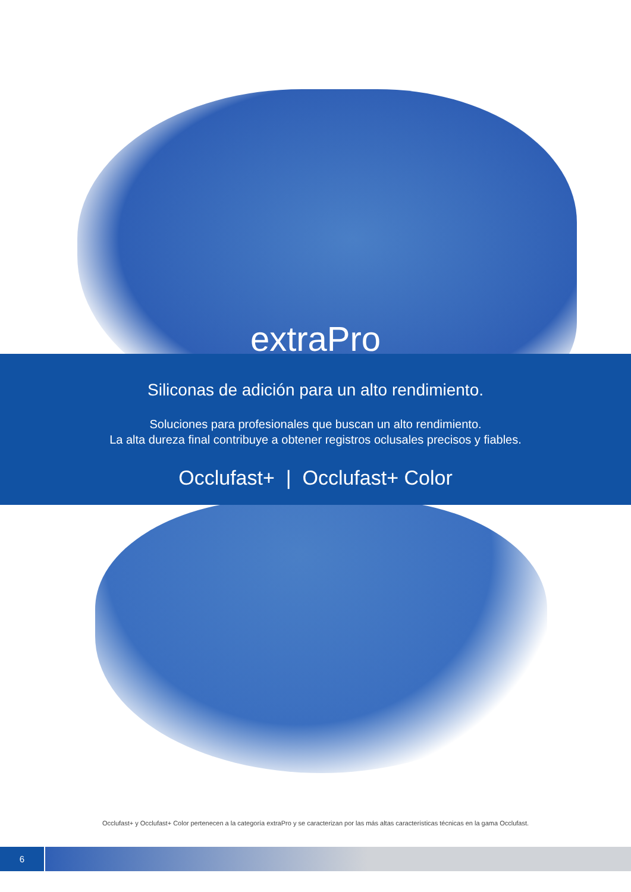extraPro
Siliconas de adición para un alto rendimiento.
Soluciones para profesionales que buscan un alto rendimiento.
La alta dureza final contribuye a obtener registros oclusales precisos y fiables.
Occlufast+ | Occlufast+ Color
Occlufast+ y Occlufast+ Color pertenecen a la categoría extraPro y se caracterizan por las más altas características técnicas en la gama Occlufast.
6